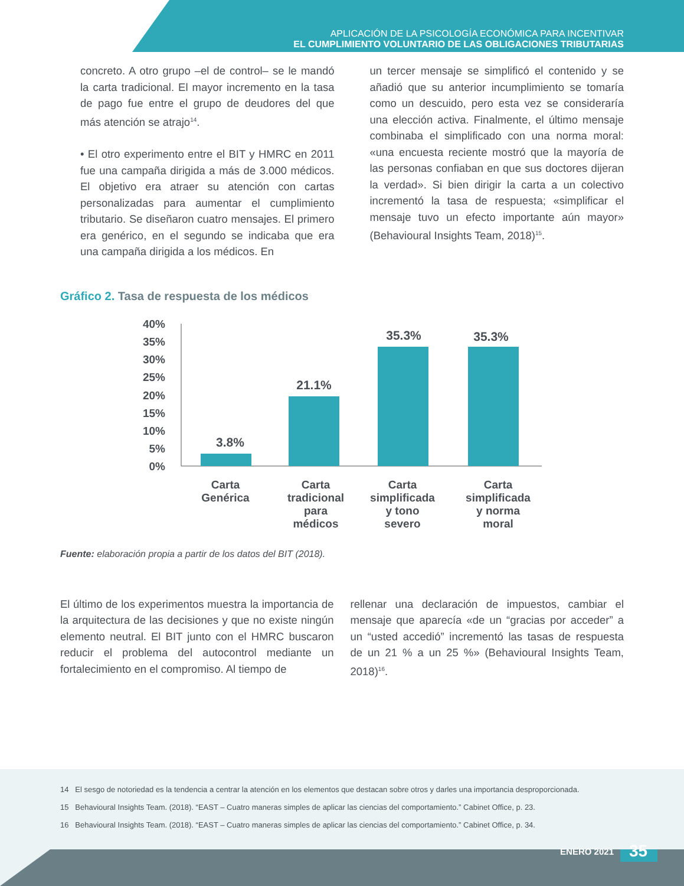APLICACIÓN DE LA PSICOLOGÍA ECONÓMICA PARA INCENTIVAR
EL CUMPLIMIENTO VOLUNTARIO DE LAS OBLIGACIONES TRIBUTARIAS
concreto. A otro grupo –el de control– se le mandó la carta tradicional. El mayor incremento en la tasa de pago fue entre el grupo de deudores del que más atención se atrajo<sup>14</sup>.
• El otro experimento entre el BIT y HMRC en 2011 fue una campaña dirigida a más de 3.000 médicos. El objetivo era atraer su atención con cartas personalizadas para aumentar el cumplimiento tributario. Se diseñaron cuatro mensajes. El primero era genérico, en el segundo se indicaba que era una campaña dirigida a los médicos. En
un tercer mensaje se simplificó el contenido y se añadió que su anterior incumplimiento se tomaría como un descuido, pero esta vez se consideraría una elección activa. Finalmente, el último mensaje combinaba el simplificado con una norma moral: «una encuesta reciente mostró que la mayoría de las personas confiaban en que sus doctores dijeran la verdad». Si bien dirigir la carta a un colectivo incrementó la tasa de respuesta; «simplificar el mensaje tuvo un efecto importante aún mayor» (Behavioural Insights Team, 2018)<sup>15</sup>.
Gráfico 2. Tasa de respuesta de los médicos
40%
35%
30%
25%
20%
15%
10%
5%
0%
3.8%
21.1%
35.3%
35.3%
Carta
Genérica
Carta
tradicional
para
médicos
Carta
simplificada
y tono
severo
Carta
simplificada
y norma
moral
Fuente: elaboración propia a partir de los datos del BIT (2018).
El último de los experimentos muestra la importancia de la arquitectura de las decisiones y que no existe ningún elemento neutral. El BIT junto con el HMRC buscaron reducir el problema del autocontrol mediante un fortalecimiento en el compromiso. Al tiempo de
rellenar una declaración de impuestos, cambiar el mensaje que aparecía «de un “gracias por acceder” a un “usted accedió” incrementó las tasas de respuesta de un 21 % a un 25 %» (Behavioural Insights Team, 2018)<sup>16</sup>.
14 El sesgo de notoriedad es la tendencia a centrar la atención en los elementos que destacan sobre otros y darles una importancia desproporcionada.
15 Behavioural Insights Team. (2018). “EAST – Cuatro maneras simples de aplicar las ciencias del comportamiento.” Cabinet Office, p. 23.
16 Behavioural Insights Team. (2018). “EAST – Cuatro maneras simples de aplicar las ciencias del comportamiento.” Cabinet Office, p. 34.
ENERO 2021 35